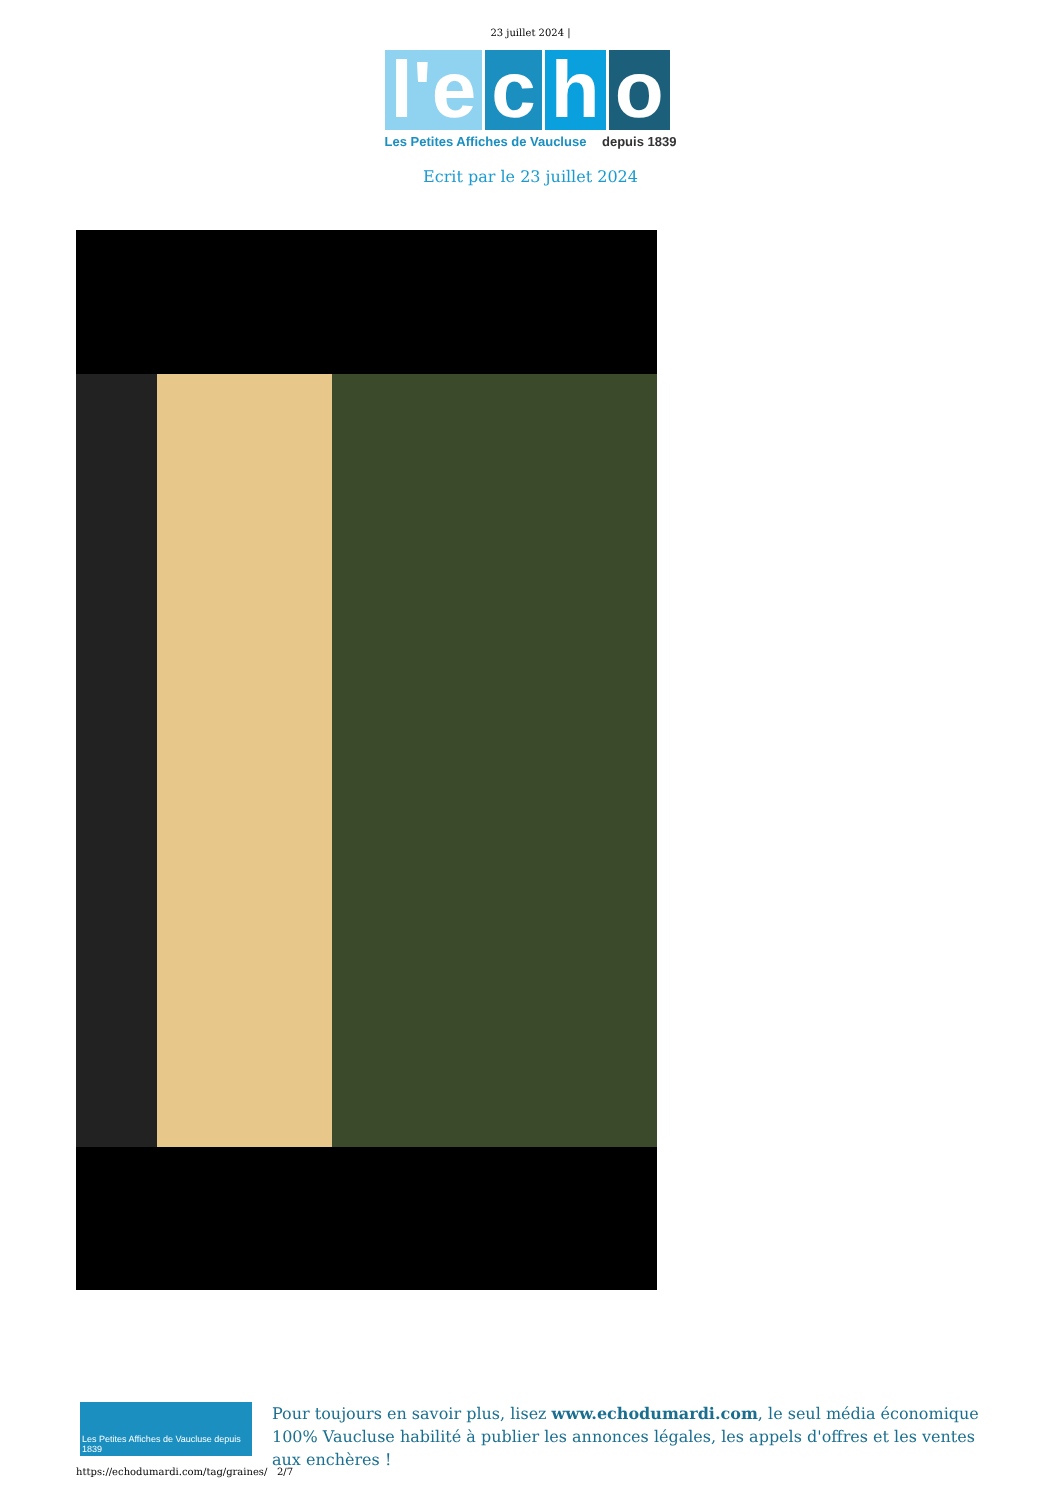23 juillet 2024 |
l'e c h o
Les Petites Affiches de Vaucluse depuis 1839
Ecrit par le 23 juillet 2024
Les Petites Affiches de Vaucluse depuis 1839
Pour toujours en savoir plus, lisez www.echodumardi.com, le seul média économique 100% Vaucluse habilité à publier les annonces légales, les appels d'offres et les ventes aux enchères !
https://echodumardi.com/tag/graines/ 2/7